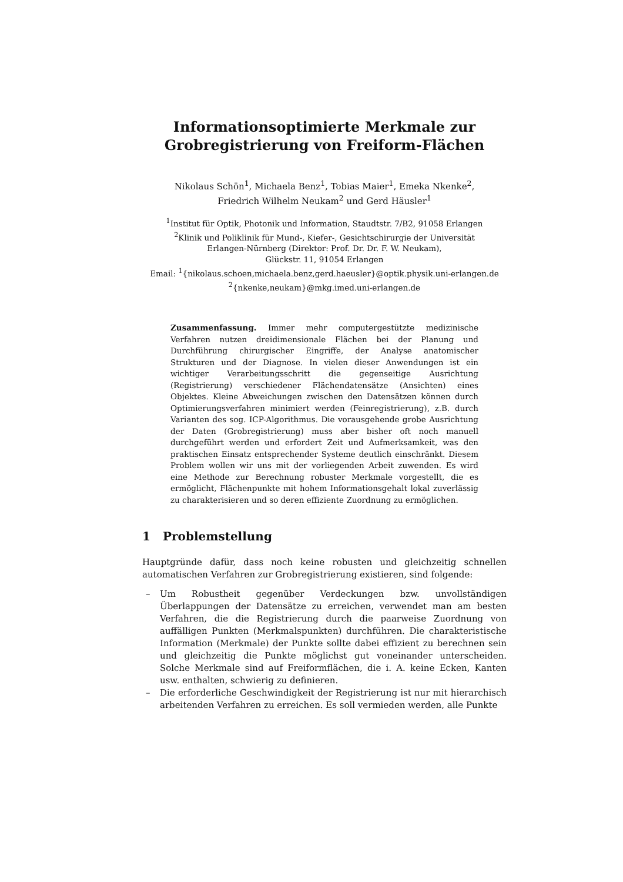Informationsoptimierte Merkmale zur
Grobregistrierung von Freiform-Flächen
Nikolaus Schön<sup>1</sup>, Michaela Benz<sup>1</sup>, Tobias Maier<sup>1</sup>, Emeka Nkenke<sup>2</sup>,
Friedrich Wilhelm Neukam<sup>2</sup> und Gerd Häusler<sup>1</sup>
<sup>1</sup> Institut für Optik, Photonik und Information, Staudtstr. 7/B2, 91058 Erlangen
<sup>2</sup> Klinik und Poliklinik für Mund-, Kiefer-, Gesichtschirurgie der Universität
Erlangen-Nürnberg (Direktor: Prof. Dr. Dr. F. W. Neukam),
Glückstr. 11, 91054 Erlangen
Email: <sup>1</sup>{nikolaus.schoen,michaela.benz,gerd.haeusler}@optik.physik.uni-erlangen.de
<sup>2</sup>{nkenke,neukam}@mkg.imed.uni-erlangen.de
Zusammenfassung. Immer mehr computergestützte medizinische Verfahren nutzen dreidimensionale Flächen bei der Planung und Durchführung chirurgischer Eingriffe, der Analyse anatomischer Strukturen und der Diagnose. In vielen dieser Anwendungen ist ein wichtiger Verarbeitungsschritt die gegenseitige Ausrichtung (Registrierung) verschiedener Flächendatensätze (Ansichten) eines Objektes. Kleine Abweichungen zwischen den Datensätzen können durch Optimierungsverfahren minimiert werden (Feinregistrierung), z.B. durch Varianten des sog. ICP-Algorithmus. Die vorausgehende grobe Ausrichtung der Daten (Grobregistrierung) muss aber bisher oft noch manuell durchgeführt werden und erfordert Zeit und Aufmerksamkeit, was den praktischen Einsatz entsprechender Systeme deutlich einschränkt. Diesem Problem wollen wir uns mit der vorliegenden Arbeit zuwenden. Es wird eine Methode zur Berechnung robuster Merkmale vorgestellt, die es ermöglicht, Flächenpunkte mit hohem Informationsgehalt lokal zuverlässig zu charakterisieren und so deren effiziente Zuordnung zu ermöglichen.
1 Problemstellung
Hauptgründe dafür, dass noch keine robusten und gleichzeitig schnellen automatischen Verfahren zur Grobregistrierung existieren, sind folgende:
– Um Robustheit gegenüber Verdeckungen bzw. unvollständigen Überlappungen der Datensätze zu erreichen, verwendet man am besten Verfahren, die die Registrierung durch die paarweise Zuordnung von auffälligen Punkten (Merkmalspunkten) durchführen. Die charakteristische Information (Merkmale) der Punkte sollte dabei effizient zu berechnen sein und gleichzeitig die Punkte möglichst gut voneinander unterscheiden. Solche Merkmale sind auf Freiformflächen, die i. A. keine Ecken, Kanten usw. enthalten, schwierig zu definieren.
– Die erforderliche Geschwindigkeit der Registrierung ist nur mit hierarchisch arbeitenden Verfahren zu erreichen. Es soll vermieden werden, alle Punkte